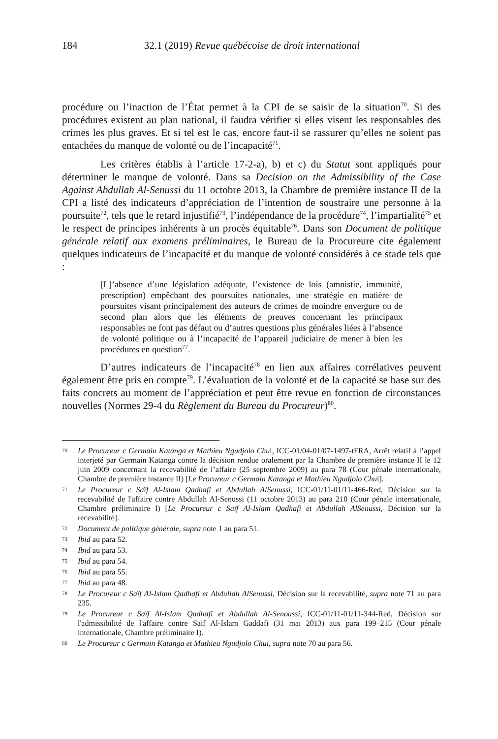184 32.1 (2019) Revue québécoise de droit international
procédure ou l’inaction de l’État permet à la CPI de se saisir de la situation<sup>70</sup>. Si des procédures existent au plan national, il faudra vérifier si elles visent les responsables des crimes les plus graves. Et si tel est le cas, encore faut-il se rassurer qu’elles ne soient pas entachées du manque de volonté ou de l’incapacité<sup>71</sup>.
Les critères établis à l’article 17-2-a), b) et c) du Statut sont appliqués pour déterminer le manque de volonté. Dans sa Decision on the Admissibility of the Case Against Abdullah Al-Senussi du 11 octobre 2013, la Chambre de première instance II de la CPI a listé des indicateurs d’appréciation de l’intention de soustraire une personne à la poursuite<sup>72</sup>, tels que le retard injustifié<sup>73</sup>, l’indépendance de la procédure<sup>74</sup>, l’impartialité<sup>75</sup> et le respect de principes inhérents à un procès équitable<sup>76</sup>. Dans son Document de politique générale relatif aux examens préliminaires, le Bureau de la Procureure cite également quelques indicateurs de l’incapacité et du manque de volonté considérés à ce stade tels que :
[L]’absence d’une législation adéquate, l’existence de lois (amnistie, immunité, prescription) empêchant des poursuites nationales, une stratégie en matière de poursuites visant principalement des auteurs de crimes de moindre envergure ou de second plan alors que les éléments de preuves concernant les principaux responsables ne font pas défaut ou d’autres questions plus générales liées à l’absence de volonté politique ou à l’incapacité de l’appareil judiciaire de mener à bien les procédures en question<sup>77</sup>.
D’autres indicateurs de l’incapacité<sup>78</sup> en lien aux affaires corrélatives peuvent également être pris en compte<sup>79</sup>. L’évaluation de la volonté et de la capacité se base sur des faits concrets au moment de l’appréciation et peut être revue en fonction de circonstances nouvelles (Normes 29-4 du Règlement du Bureau du Procureur)<sup>80</sup>.
70 Le Procureur c Germain Katanga et Mathieu Ngudjolo Chui, ICC-01/04-01/07-1497-tFRA, Arrêt relatif à l’appel interjeté par Germain Katanga contre la décision rendue oralement par la Chambre de première instance II le 12 juin 2009 concernant la recevabilité de l’affaire (25 septembre 2009) au para 78 (Cour pénale internationale, Chambre de première instance II) [Le Procureur c Germain Katanga et Mathieu Ngudjolo Chui].
71 Le Procureur c Saïf Al-Islam Qadhafi et Abdullah AlSenussi, ICC-01/11-01/11-466-Red, Décision sur la recevabilité de l'affaire contre Abdullah Al-Senussi (11 octobre 2013) au para 210 (Cour pénale internationale, Chambre préliminaire I) [Le Procureur c Saïf Al-Islam Qadhafi et Abdullah AlSenussi, Décision sur la recevabilité].
72 Document de politique générale, supra note 1 au para 51.
73 Ibid au para 52.
74 Ibid au para 53.
75 Ibid au para 54.
76 Ibid au para 55.
77 Ibid au para 48.
78 Le Procureur c Saïf Al-Islam Qadhafi et Abdullah AlSenussi, Décision sur la recevabilité, supra note 71 au para 235.
79 Le Procureur c Saïf Al-Islam Qadhafi et Abdullah Al-Senoussi, ICC-01/11-01/11-344-Red, Décision sur l'admissibilité de l'affaire contre Saif Al-Islam Gaddafi (31 mai 2013) aux para 199–215 (Cour pénale internationale, Chambre préliminaire I).
80 Le Procureur c Germain Katanga et Mathieu Ngudjolo Chui, supra note 70 au para 56.